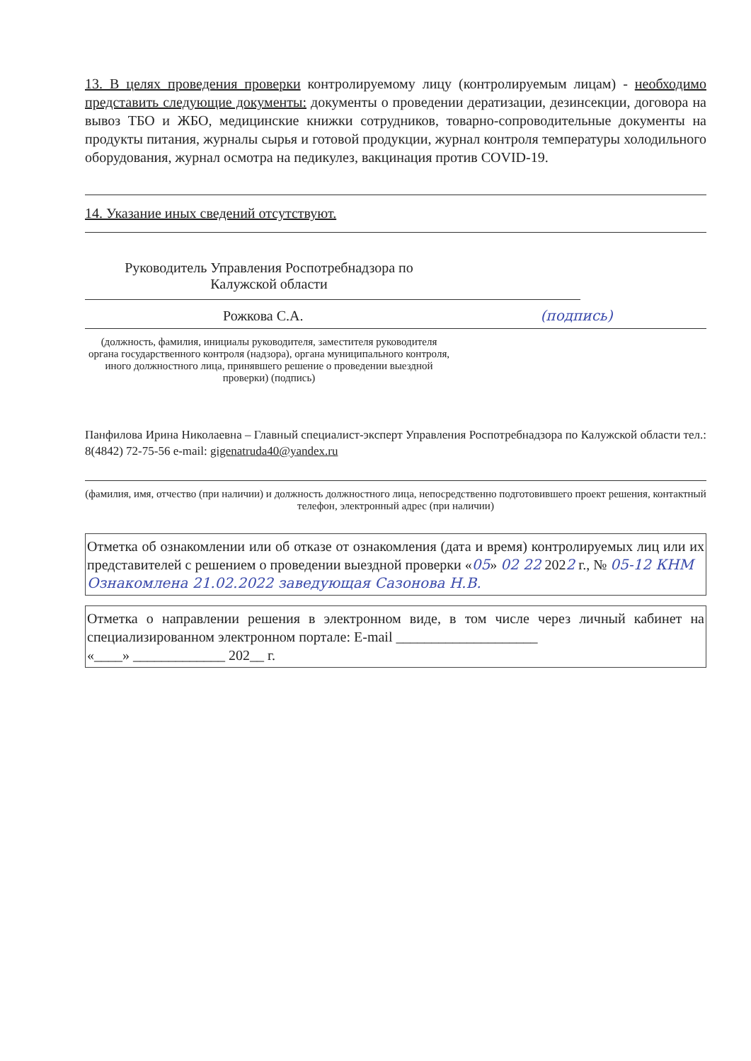13. В целях проведения проверки контролируемому лицу (контролируемым лицам) - необходимо представить следующие документы: документы о проведении дератизации, дезинсекции, договора на вывоз ТБО и ЖБО, медицинские книжки сотрудников, товарно-сопроводительные документы на продукты питания, журналы сырья и готовой продукции, журнал контроля температуры холодильного оборудования, журнал осмотра на педикулез, вакцинация против COVID-19.
14. Указание иных сведений отсутствуют.
Руководитель Управления Роспотребнадзора по Калужской области
Рожкова С.А. (подпись)
(должность, фамилия, инициалы руководителя, заместителя руководителя органа государственного контроля (надзора), органа муниципального контроля, иного должностного лица, принявшего решение о проведении выездной проверки) (подпись)
Панфилова Ирина Николаевна – Главный специалист-эксперт Управления Роспотребнадзора по Калужской области тел.: 8(4842) 72-75-56 e-mail: gigenatruda40@yandex.ru
(фамилия, имя, отчество (при наличии) и должность должностного лица, непосредственно подготовившего проект решения, контактный телефон, электронный адрес (при наличии)
| Отметка об ознакомлении или об отказе от ознакомления (дата и время) контролируемых лиц или их представителей с решением о проведении выездной проверки « 05 » 02 22 202 2 г., № 05-12 КНМ Ознакомлена 21.02.2022 заведующая Сазонова Н.В. |
| Отметка о направлении решения в электронном виде, в том числе через личный кабинет на специализированном электронном портале: E-mail ____________________ «____» _____________ 202__ г. |